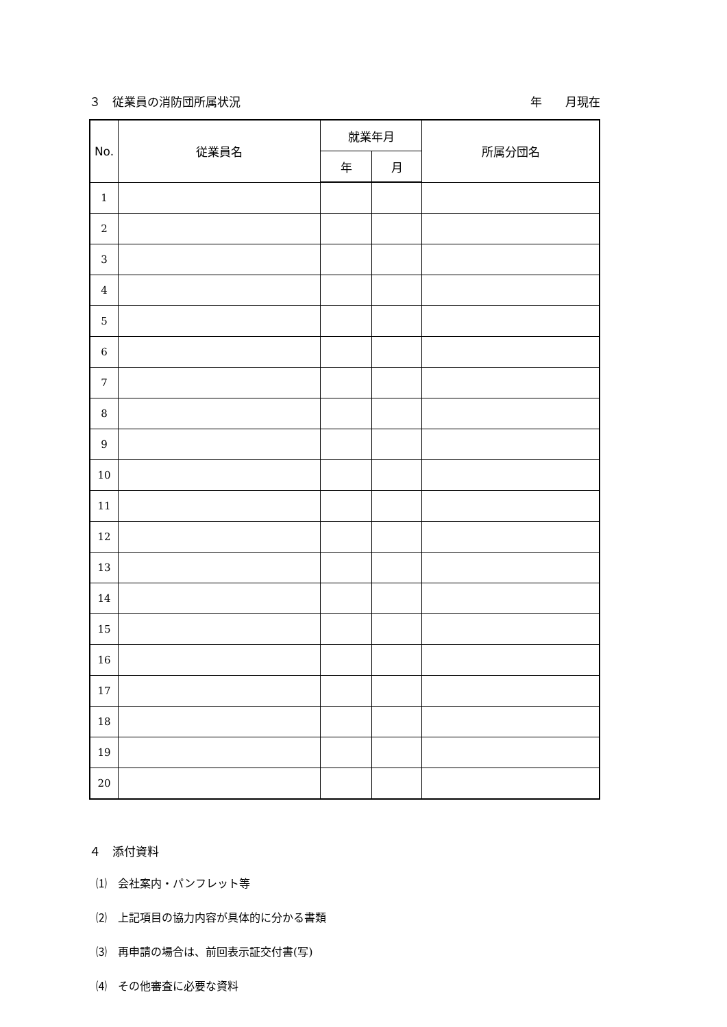３　従業員の消防団所属状況 年　　月現在
| No. | 従業員名 | 就業年月 | | 所属分団名 |
| --- | --- | --- | --- | --- |
| | | 年 | 月 | |
| 1 | | | | |
| 2 | | | | |
| 3 | | | | |
| 4 | | | | |
| 5 | | | | |
| 6 | | | | |
| 7 | | | | |
| 8 | | | | |
| 9 | | | | |
| 10 | | | | |
| 11 | | | | |
| 12 | | | | |
| 13 | | | | |
| 14 | | | | |
| 15 | | | | |
| 16 | | | | |
| 17 | | | | |
| 18 | | | | |
| 19 | | | | |
| 20 | | | | |
４　添付資料
⑴　会社案内・パンフレット等
⑵　上記項目の協力内容が具体的に分かる書類
⑶　再申請の場合は、前回表示証交付書(写)
⑷　その他審査に必要な資料